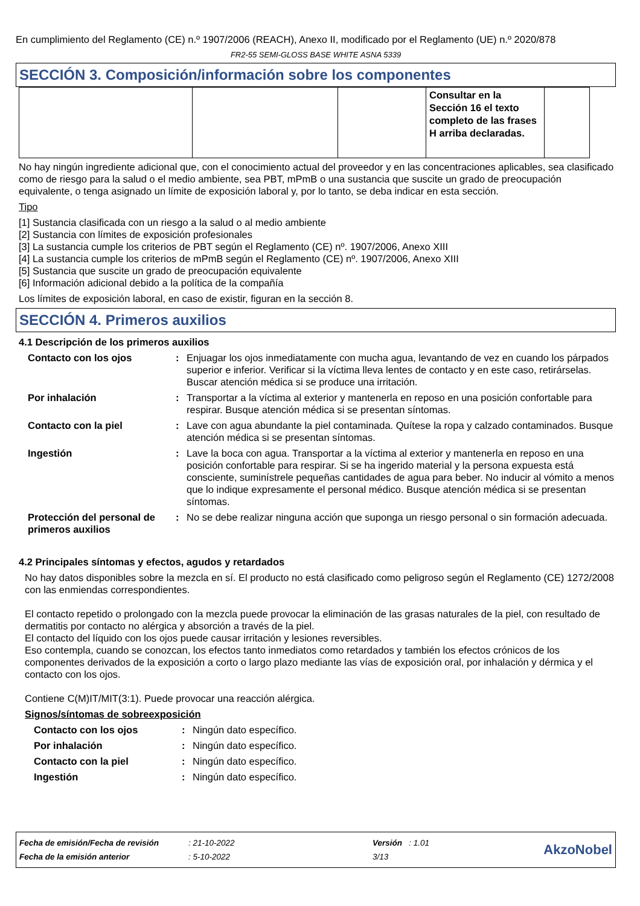En cumplimiento del Reglamento (CE) n.º 1907/2006 (REACH), Anexo II, modificado por el Reglamento (UE) n.º 2020/878
FR2-55 SEMI-GLOSS BASE WHITE ASNA 5339
SECCIÓN 3. Composición/información sobre los componentes
| | | | Consultar en la Sección 16 el texto completo de las frases H arriba declaradas. | |
No hay ningún ingrediente adicional que, con el conocimiento actual del proveedor y en las concentraciones aplicables, sea clasificado como de riesgo para la salud o el medio ambiente, sea PBT, mPmB o una sustancia que suscite un grado de preocupación equivalente, o tenga asignado un límite de exposición laboral y, por lo tanto, se deba indicar en esta sección.
Tipo
[1] Sustancia clasificada con un riesgo a la salud o al medio ambiente
[2] Sustancia con límites de exposición profesionales
[3] La sustancia cumple los criterios de PBT según el Reglamento (CE) nº. 1907/2006, Anexo XIII
[4] La sustancia cumple los criterios de mPmB según el Reglamento (CE) nº. 1907/2006, Anexo XIII
[5] Sustancia que suscite un grado de preocupación equivalente
[6] Información adicional debido a la política de la compañía
Los límites de exposición laboral, en caso de existir, figuran en la sección 8.
SECCIÓN 4. Primeros auxilios
4.1 Descripción de los primeros auxilios
| Contacto con los ojos | : | Enjuagar los ojos inmediatamente con mucha agua, levantando de vez en cuando los párpados superior e inferior. Verificar si la víctima lleva lentes de contacto y en este caso, retirárselas. Buscar atención médica si se produce una irritación. |
| Por inhalación | : | Transportar a la víctima al exterior y mantenerla en reposo en una posición confortable para respirar. Busque atención médica si se presentan síntomas. |
| Contacto con la piel | : | Lave con agua abundante la piel contaminada. Quítese la ropa y calzado contaminados. Busque atención médica si se presentan síntomas. |
| Ingestión | : | Lave la boca con agua. Transportar a la víctima al exterior y mantenerla en reposo en una posición confortable para respirar. Si se ha ingerido material y la persona expuesta está consciente, suminístrele pequeñas cantidades de agua para beber. No inducir al vómito a menos que lo indique expresamente el personal médico. Busque atención médica si se presentan síntomas. |
| Protección del personal de primeros auxilios | : | No se debe realizar ninguna acción que suponga un riesgo personal o sin formación adecuada. |
4.2 Principales síntomas y efectos, agudos y retardados
No hay datos disponibles sobre la mezcla en sí. El producto no está clasificado como peligroso según el Reglamento (CE) 1272/2008 con las enmiendas correspondientes.
El contacto repetido o prolongado con la mezcla puede provocar la eliminación de las grasas naturales de la piel, con resultado de dermatitis por contacto no alérgica y absorción a través de la piel.
El contacto del líquido con los ojos puede causar irritación y lesiones reversibles.
Eso contempla, cuando se conozcan, los efectos tanto inmediatos como retardados y también los efectos crónicos de los componentes derivados de la exposición a corto o largo plazo mediante las vías de exposición oral, por inhalación y dérmica y el contacto con los ojos.
Contiene C(M)IT/MIT(3:1). Puede provocar una reacción alérgica.
Signos/síntomas de sobreexposición
| Contacto con los ojos | : | Ningún dato específico. |
| Por inhalación | : | Ningún dato específico. |
| Contacto con la piel | : | Ningún dato específico. |
| Ingestión | : | Ningún dato específico. |
| Fecha de emisión/Fecha de revisión | : 21-10-2022 | Versión : 1.01 | AkzoNobel |
| Fecha de la emisión anterior | : 5-10-2022 | 3/13 | |